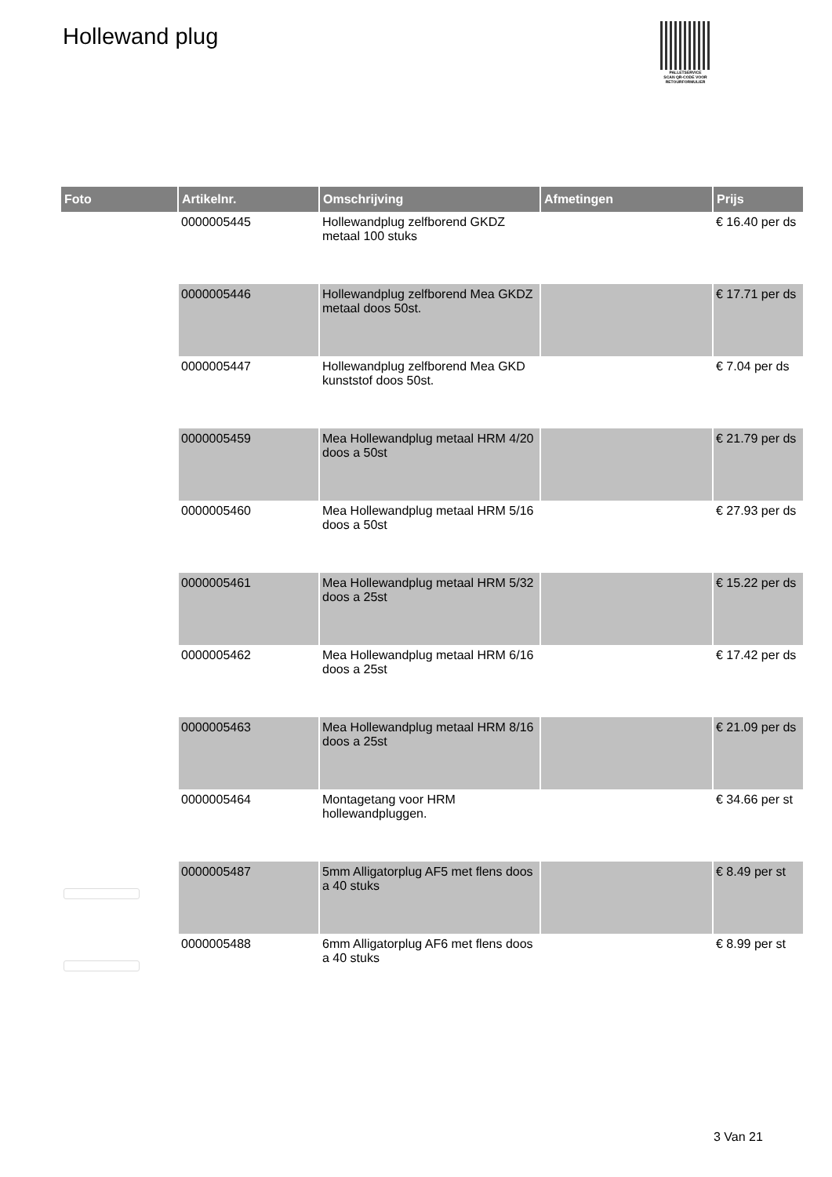Hollewand plug
PALLETSERVICE
SCAN QR-CODE VOOR RETOURFORMULIER
| Foto | Artikelnr. | Omschrijving | Afmetingen | Prijs |
| --- | --- | --- | --- | --- |
| | 0000005445 | Hollewandplug zelfborend GKDZ metaal 100 stuks | | € 16.40 per ds |
| | 0000005446 | Hollewandplug zelfborend Mea GKDZ metaal doos 50st. | | € 17.71 per ds |
| | 0000005447 | Hollewandplug zelfborend Mea GKD kunststof doos 50st. | | € 7.04 per ds |
| | 0000005459 | Mea Hollewandplug metaal HRM 4/20 doos a 50st | | € 21.79 per ds |
| | 0000005460 | Mea Hollewandplug metaal HRM 5/16 doos a 50st | | € 27.93 per ds |
| | 0000005461 | Mea Hollewandplug metaal HRM 5/32 doos a 25st | | € 15.22 per ds |
| | 0000005462 | Mea Hollewandplug metaal HRM 6/16 doos a 25st | | € 17.42 per ds |
| | 0000005463 | Mea Hollewandplug metaal HRM 8/16 doos a 25st | | € 21.09 per ds |
| | 0000005464 | Montagetang voor HRM hollewandpluggen. | | € 34.66 per st |
| | 0000005487 | 5mm Alligatorplug AF5 met flens doos a 40 stuks | | € 8.49 per st |
| | 0000005488 | 6mm Alligatorplug AF6 met flens doos a 40 stuks | | € 8.99 per st |
3 Van 21